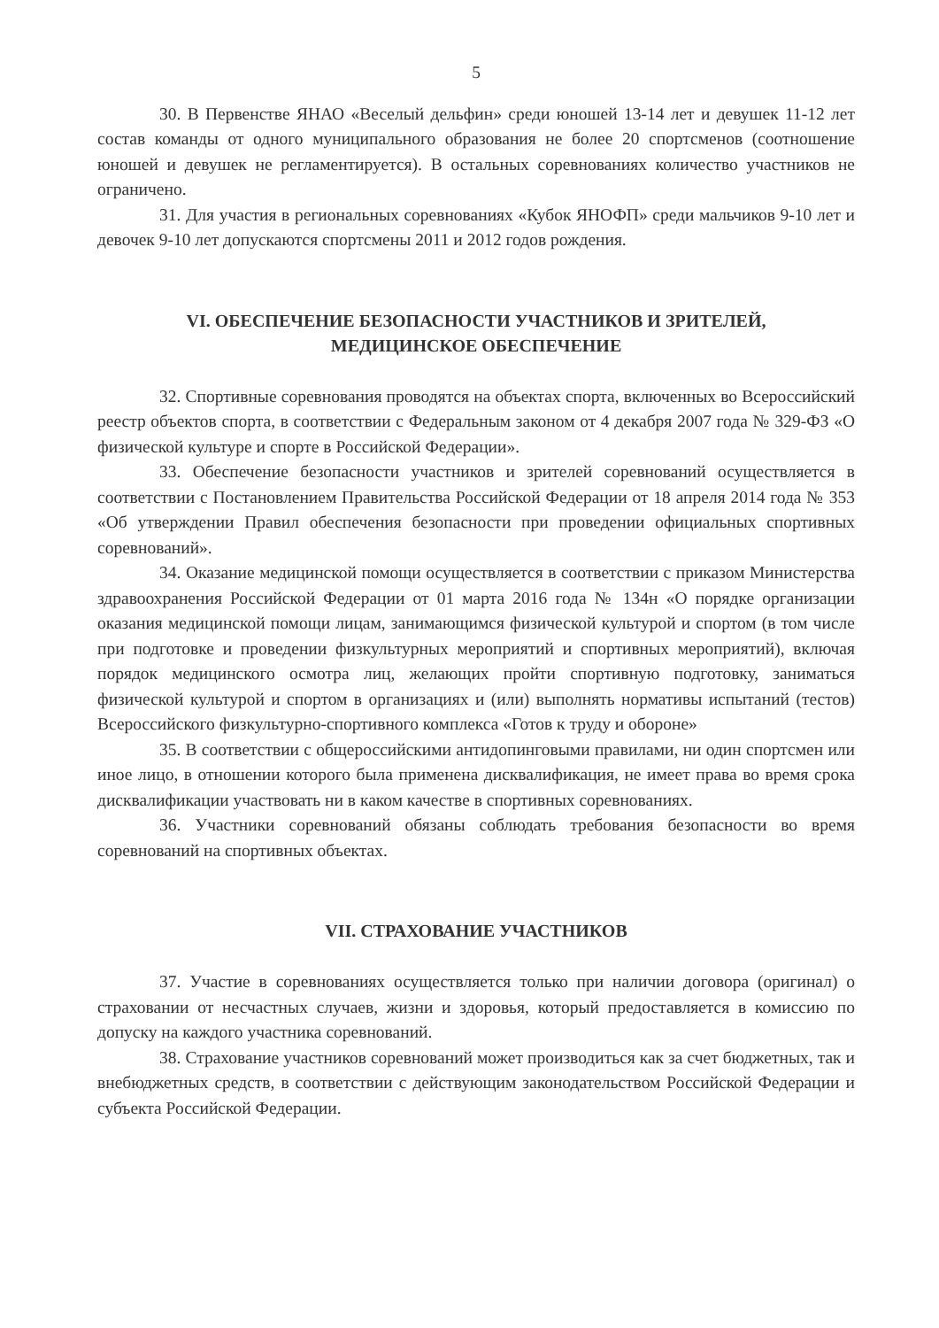5
30. В Первенстве ЯНАО «Веселый дельфин» среди юношей 13-14 лет и девушек 11-12 лет состав команды от одного муниципального образования не более 20 спортсменов (соотношение юношей и девушек не регламентируется). В остальных соревнованиях количество участников не ограничено.
31. Для участия в региональных соревнованиях «Кубок ЯНОФП» среди мальчиков 9-10 лет и девочек 9-10 лет допускаются спортсмены 2011 и 2012 годов рождения.
VI. ОБЕСПЕЧЕНИЕ БЕЗОПАСНОСТИ УЧАСТНИКОВ И ЗРИТЕЛЕЙ,
МЕДИЦИНСКОЕ ОБЕСПЕЧЕНИЕ
32. Спортивные соревнования проводятся на объектах спорта, включенных во Всероссийский реестр объектов спорта, в соответствии с Федеральным законом от 4 декабря 2007 года № 329-ФЗ «О физической культуре и спорте в Российской Федерации».
33. Обеспечение безопасности участников и зрителей соревнований осуществляется в соответствии с Постановлением Правительства Российской Федерации от 18 апреля 2014 года № 353 «Об утверждении Правил обеспечения безопасности при проведении официальных спортивных соревнований».
34. Оказание медицинской помощи осуществляется в соответствии с приказом Министерства здравоохранения Российской Федерации от 01 марта 2016 года № 134н «О порядке организации оказания медицинской помощи лицам, занимающимся физической культурой и спортом (в том числе при подготовке и проведении физкультурных мероприятий и спортивных мероприятий), включая порядок медицинского осмотра лиц, желающих пройти спортивную подготовку, заниматься физической культурой и спортом в организациях и (или) выполнять нормативы испытаний (тестов) Всероссийского физкультурно-спортивного комплекса «Готов к труду и обороне»
35. В соответствии с общероссийскими антидопинговыми правилами, ни один спортсмен или иное лицо, в отношении которого была применена дисквалификация, не имеет права во время срока дисквалификации участвовать ни в каком качестве в спортивных соревнованиях.
36. Участники соревнований обязаны соблюдать требования безопасности во время соревнований на спортивных объектах.
VII. СТРАХОВАНИЕ УЧАСТНИКОВ
37. Участие в соревнованиях осуществляется только при наличии договора (оригинал) о страховании от несчастных случаев, жизни и здоровья, который предоставляется в комиссию по допуску на каждого участника соревнований.
38. Страхование участников соревнований может производиться как за счет бюджетных, так и внебюджетных средств, в соответствии с действующим законодательством Российской Федерации и субъекта Российской Федерации.